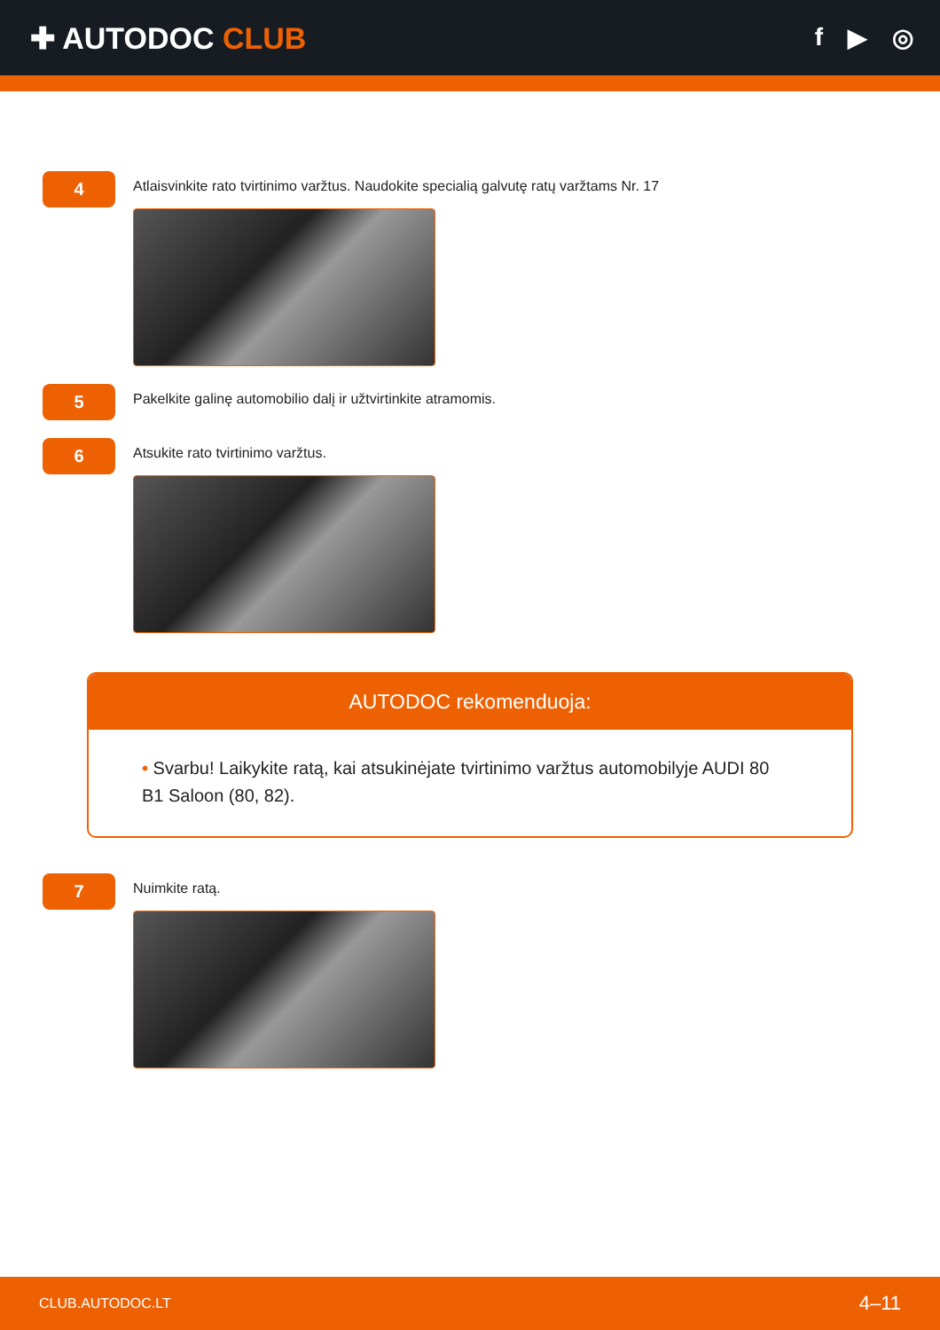✚ AUTODOC CLUB
f ▶ ◎
4
Atlaisvinkite rato tvirtinimo varžtus. Naudokite specialią galvutę ratų varžtams Nr. 17
5
Pakelkite galinę automobilio dalį ir užtvirtinkite atramomis.
6
Atsukite rato tvirtinimo varžtus.
AUTODOC rekomenduoja:
• Svarbu! Laikykite ratą, kai atsukinėjate tvirtinimo varžtus automobilyje AUDI 80 B1 Saloon (80, 82).
7
Nuimkite ratą.
CLUB.AUTODOC.LT 4–11